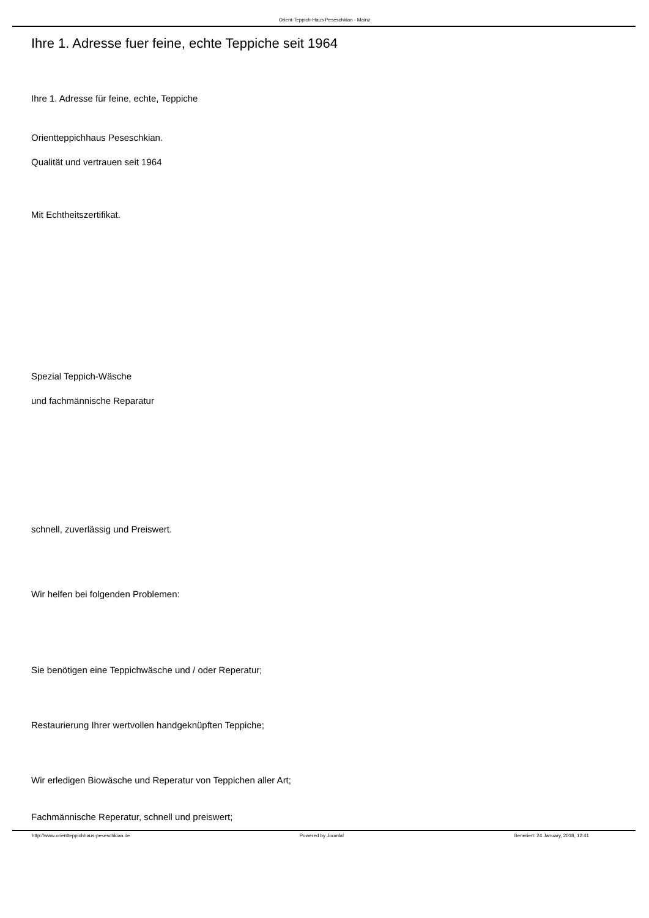Orient-Teppich-Haus Peseschkian - Mainz
Ihre 1. Adresse fuer feine, echte Teppiche seit 1964
Ihre 1. Adresse für feine, echte, Teppiche
Orientteppichhaus Peseschkian.
Qualität und vertrauen seit 1964
Mit Echtheitszertifikat.
Spezial Teppich-Wäsche
und fachmännische Reparatur
schnell, zuverlässig und Preiswert.
Wir helfen bei folgenden Problemen:
Sie benötigen eine Teppichwäsche und / oder Reperatur;
Restaurierung Ihrer wertvollen handgeknüpften Teppiche;
Wir erledigen Biowäsche und Reperatur von Teppichen aller Art;
Fachmännische Reperatur, schnell und preiswert;
http://www.orientteppichhaus-peseschkian.de Powered by Joomla! Generiert: 24 January, 2018, 12:41